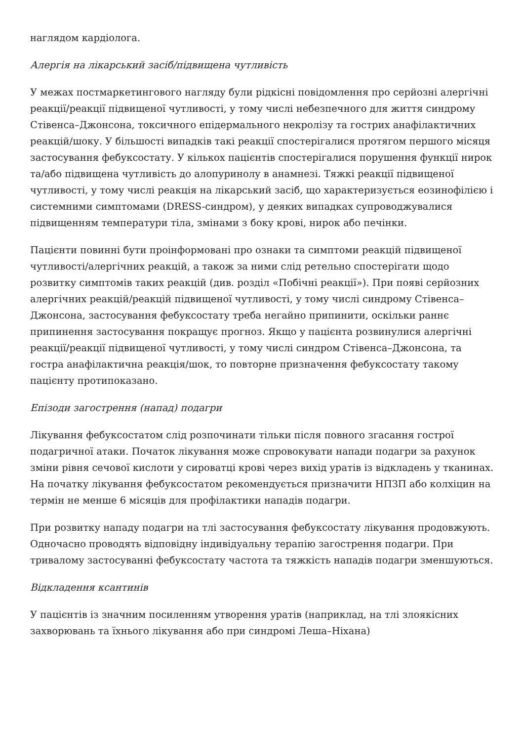наглядом кардіолога.
Алергія на лікарський засіб/підвищена чутливість
У межах постмаркетингового нагляду були рідкісні повідомлення про серйозні алергічні реакції/реакції підвищеної чутливості, у тому числі небезпечного для життя синдрому Стівенса–Джонсона, токсичного епідермального некролізу та гострих анафілактичних реакцій/шоку. У більшості випадків такі реакції спостерігалися протягом першого місяця застосування фебуксостату. У кількох пацієнтів спостерігалися порушення функції нирок та/або підвищена чутливість до алопуринолу в анамнезі. Тяжкі реакції підвищеної чутливості, у тому числі реакція на лікарський засіб, що характеризується еозинофілією і системними симптомами (DRESS-синдром), у деяких випадках супроводжувалися підвищенням температури тіла, змінами з боку крові, нирок або печінки.
Пацієнти повинні бути проінформовані про ознаки та симптоми реакцій підвищеної чутливості/алергічних реакцій, а також за ними слід ретельно спостерігати щодо розвитку симптомів таких реакцій (див. розділ «Побічні реакції»). При появі серйозних алергічних реакцій/реакцій підвищеної чутливості, у тому числі синдрому Стівенса–Джонсона, застосування фебуксостату треба негайно припинити, оскільки раннє припинення застосування покращує прогноз. Якщо у пацієнта розвинулися алергічні реакції/реакції підвищеної чутливості, у тому числі синдром Стівенса–Джонсона, та гостра анафілактична реакція/шок, то повторне призначення фебуксостату такому пацієнту протипоказано.
Епізоди загострення (напад) подагри
Лікування фебуксостатом слід розпочинати тільки після повного згасання гострої подагричної атаки. Початок лікування може спровокувати напади подагри за рахунок зміни рівня сечової кислоти у сироватці крові через вихід уратів із відкладень у тканинах. На початку лікування фебуксостатом рекомендується призначити НПЗП або колхіцин на термін не менше 6 місяців для профілактики нападів подагри.
При розвитку нападу подагри на тлі застосування фебуксостату лікування продовжують. Одночасно проводять відповідну індивідуальну терапію загострення подагри. При тривалому застосуванні фебуксостату частота та тяжкість нападів подагри зменшуються.
Відкладення ксантинів
У пацієнтів із значним посиленням утворення уратів (наприклад, на тлі злоякісних захворювань та їхнього лікування або при синдромі Леша–Ніхана)